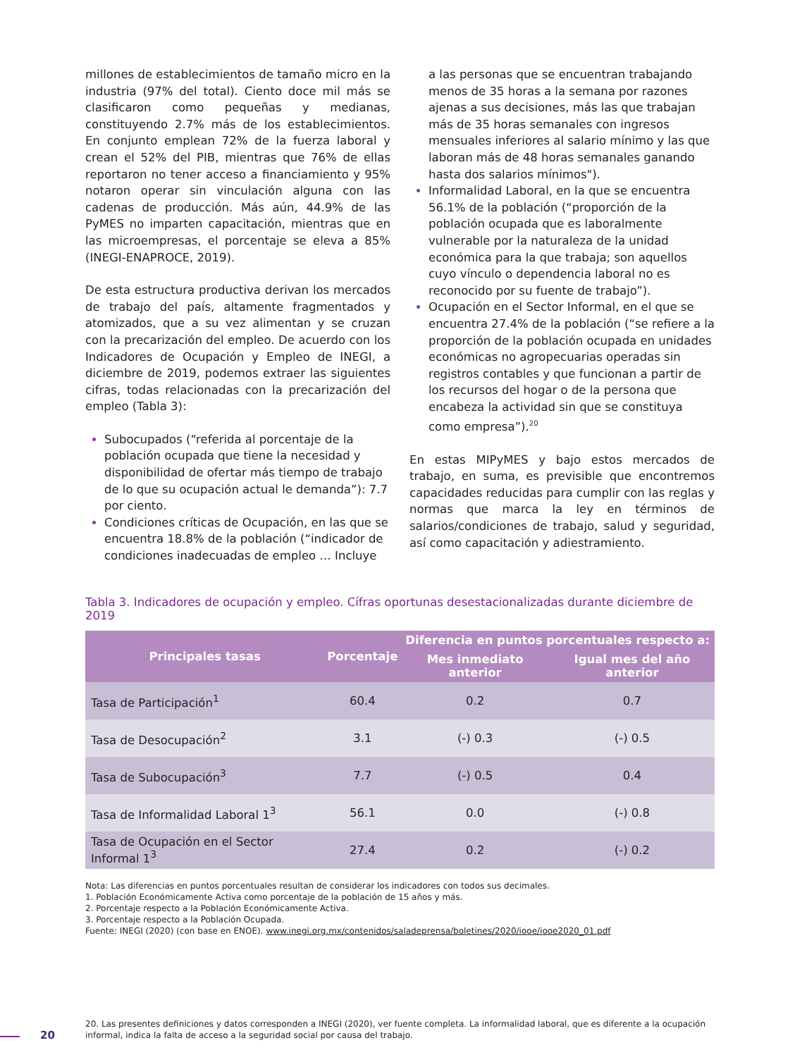millones de establecimientos de tamaño micro en la industria (97% del total). Ciento doce mil más se clasificaron como pequeñas y medianas, constituyendo 2.7% más de los establecimientos. En conjunto emplean 72% de la fuerza laboral y crean el 52% del PIB, mientras que 76% de ellas reportaron no tener acceso a financiamiento y 95% notaron operar sin vinculación alguna con las cadenas de producción. Más aún, 44.9% de las PyMES no imparten capacitación, mientras que en las microempresas, el porcentaje se eleva a 85% (INEGI-ENAPROCE, 2019).
De esta estructura productiva derivan los mercados de trabajo del país, altamente fragmentados y atomizados, que a su vez alimentan y se cruzan con la precarización del empleo. De acuerdo con los Indicadores de Ocupación y Empleo de INEGI, a diciembre de 2019, podemos extraer las siguientes cifras, todas relacionadas con la precarización del empleo (Tabla 3):
Subocupados (“referida al porcentaje de la población ocupada que tiene la necesidad y disponibilidad de ofertar más tiempo de trabajo de lo que su ocupación actual le demanda”): 7.7 por ciento.
Condiciones críticas de Ocupación, en las que se encuentra 18.8% de la población (“indicador de condiciones inadecuadas de empleo … Incluye
a las personas que se encuentran trabajando menos de 35 horas a la semana por razones ajenas a sus decisiones, más las que trabajan más de 35 horas semanales con ingresos mensuales inferiores al salario mínimo y las que laboran más de 48 horas semanales ganando hasta dos salarios mínimos").
Informalidad Laboral, en la que se encuentra 56.1% de la población (“proporción de la población ocupada que es laboralmente vulnerable por la naturaleza de la unidad económica para la que trabaja; son aquellos cuyo vínculo o dependencia laboral no es reconocido por su fuente de trabajo”).
Ocupación en el Sector Informal, en el que se encuentra 27.4% de la población (“se refiere a la proporción de la población ocupada en unidades económicas no agropecuarias operadas sin registros contables y que funcionan a partir de los recursos del hogar o de la persona que encabeza la actividad sin que se constituya como empresa”).<sup>20</sup>
En estas MIPyMES y bajo estos mercados de trabajo, en suma, es previsible que encontremos capacidades reducidas para cumplir con las reglas y normas que marca la ley en términos de salarios/condiciones de trabajo, salud y seguridad, así como capacitación y adiestramiento.
Tabla 3. Indicadores de ocupación y empleo. Cífras oportunas desestacionalizadas durante diciembre de 2019
| Principales tasas | Porcentaje | Diferencia en puntos porcentuales respecto a: | |
| --- | --- | --- | --- |
| | | Mes inmediato anterior | Igual mes del año anterior |
| Tasa de Participación<sup>1</sup> | 60.4 | 0.2 | 0.7 |
| Tasa de Desocupación<sup>2</sup> | 3.1 | (-) 0.3 | (-) 0.5 |
| Tasa de Subocupación<sup>3</sup> | 7.7 | (-) 0.5 | 0.4 |
| Tasa de Informalidad Laboral 1<sup>3</sup> | 56.1 | 0.0 | (-) 0.8 |
| Tasa de Ocupación en el Sector Informal 1<sup>3</sup> | 27.4 | 0.2 | (-) 0.2 |
Nota: Las diferencias en puntos porcentuales resultan de considerar los indicadores con todos sus decimales.
1. Población Económicamente Activa como porcentaje de la población de 15 años y más.
2. Porcentaje respecto a la Población Económicamente Activa.
3. Porcentaje respecto a la Población Ocupada.
Fuente: INEGI (2020) (con base en ENOE). www.inegi.org.mx/contenidos/saladeprensa/boletines/2020/iooe/iooe2020_01.pdf
20
20. Las presentes definiciones y datos corresponden a INEGI (2020), ver fuente completa. La informalidad laboral, que es diferente a la ocupación informal, indica la falta de acceso a la seguridad social por causa del trabajo.